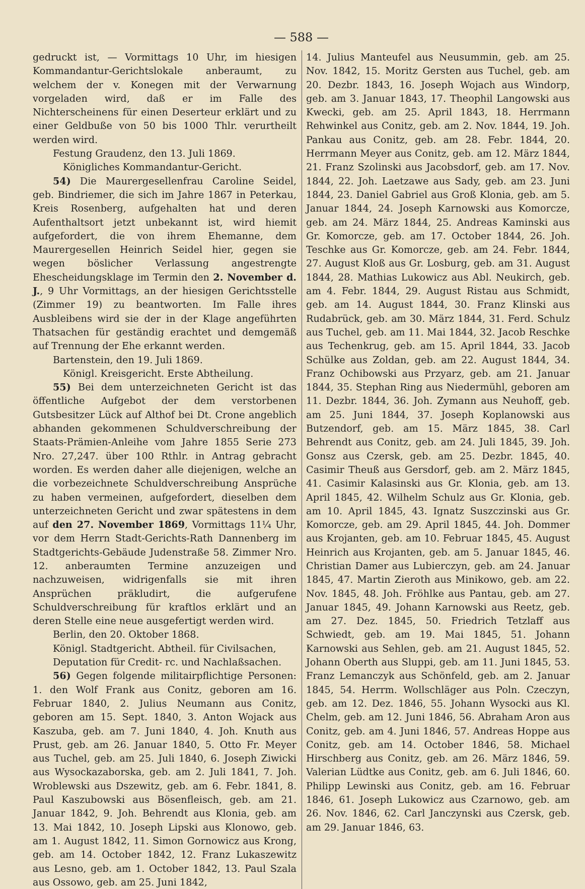— 588 —
gedruckt ist, — Vormittags 10 Uhr, im hiesigen Kommandantur-Gerichtslokale anberaumt, zu welchem der v. Konegen mit der Verwarnung vorgeladen wird, daß er im Falle des Nichterscheinens für einen Deserteur erklärt und zu einer Geldbuße von 50 bis 1000 Thlr. verurtheilt werden wird.
Festung Graudenz, den 13. Juli 1869.
Königliches Kommandantur-Gericht.
54) Die Maurergesellenfrau Caroline Seidel, geb. Bindriemer, die sich im Jahre 1867 in Peterkau, Kreis Rosenberg, aufgehalten hat und deren Aufenthaltsort jetzt unbekannt ist, wird hiemit aufgefordert, die von ihrem Ehemanne, dem Maurergesellen Heinrich Seidel hier, gegen sie wegen böslicher Verlassung angestrengte Ehescheidungsklage im Termin den 2. November d. J., 9 Uhr Vormittags, an der hiesigen Gerichtsstelle (Zimmer 19) zu beantworten. Im Falle ihres Ausbleibens wird sie der in der Klage angeführten Thatsachen für geständig erachtet und demgemäß auf Trennung der Ehe erkannt werden.
Bartenstein, den 19. Juli 1869.
Königl. Kreisgericht. Erste Abtheilung.
55) Bei dem unterzeichneten Gericht ist das öffentliche Aufgebot der dem verstorbenen Gutsbesitzer Lück auf Althof bei Dt. Crone angeblich abhanden gekommenen Schuldverschreibung der Staats-Prämien-Anleihe vom Jahre 1855 Serie 273 Nro. 27,247. über 100 Rthlr. in Antrag gebracht worden. Es werden daher alle diejenigen, welche an die vorbezeichnete Schuldverschreibung Ansprüche zu haben vermeinen, aufgefordert, dieselben dem unterzeichneten Gericht und zwar spätestens in dem auf den 27. November 1869, Vormittags 11¼ Uhr, vor dem Herrn Stadt-Gerichts-Rath Dannenberg im Stadtgerichts-Gebäude Judenstraße 58. Zimmer Nro. 12. anberaumten Termine anzuzeigen und nachzuweisen, widrigenfalls sie mit ihren Ansprüchen präkludirt, die aufgerufene Schuldverschreibung für kraftlos erklärt und an deren Stelle eine neue ausgefertigt werden wird.
Berlin, den 20. Oktober 1868.
Königl. Stadtgericht. Abtheil. für Civilsachen,
Deputation für Credit- rc. und Nachlaßsachen.
56) Gegen folgende militairpflichtige Personen: 1. den Wolf Frank aus Conitz, geboren am 16. Februar 1840, 2. Julius Neumann aus Conitz, geboren am 15. Sept. 1840, 3. Anton Wojack aus Kaszuba, geb. am 7. Juni 1840, 4. Joh. Knuth aus Prust, geb. am 26. Januar 1840, 5. Otto Fr. Meyer aus Tuchel, geb. am 25. Juli 1840, 6. Joseph Ziwicki aus Wysockazaborska, geb. am 2. Juli 1841, 7. Joh. Wroblewski aus Dszewitz, geb. am 6. Febr. 1841, 8. Paul Kaszubowski aus Bösenfleisch, geb. am 21. Januar 1842, 9. Joh. Behrendt aus Klonia, geb. am 13. Mai 1842, 10. Joseph Lipski aus Klonowo, geb. am 1. August 1842, 11. Simon Gornowicz aus Krong, geb. am 14. October 1842, 12. Franz Lukaszewitz aus Lesno, geb. am 1. October 1842, 13. Paul Szala aus Ossowo, geb. am 25. Juni 1842,
14. Julius Manteufel aus Neusummin, geb. am 25. Nov. 1842, 15. Moritz Gersten aus Tuchel, geb. am 20. Dezbr. 1843, 16. Joseph Wojach aus Windorp, geb. am 3. Januar 1843, 17. Theophil Langowski aus Kwecki, geb. am 25. April 1843, 18. Herrmann Rehwinkel aus Conitz, geb. am 2. Nov. 1844, 19. Joh. Pankau aus Conitz, geb. am 28. Febr. 1844, 20. Herrmann Meyer aus Conitz, geb. am 12. März 1844, 21. Franz Szolinski aus Jacobsdorf, geb. am 17. Nov. 1844, 22. Joh. Laetzawe aus Sady, geb. am 23. Juni 1844, 23. Daniel Gabriel aus Groß Klonia, geb. am 5. Januar 1844, 24. Joseph Karnowski aus Komorcze, geb. am 24. März 1844, 25. Andreas Kaminski aus Gr. Komorcze, geb. am 17. October 1844, 26. Joh. Teschke aus Gr. Komorcze, geb. am 24. Febr. 1844, 27. August Kloß aus Gr. Losburg, geb. am 31. August 1844, 28. Mathias Lukowicz aus Abl. Neukirch, geb. am 4. Febr. 1844, 29. August Ristau aus Schmidt, geb. am 14. August 1844, 30. Franz Klinski aus Rudabrück, geb. am 30. März 1844, 31. Ferd. Schulz aus Tuchel, geb. am 11. Mai 1844, 32. Jacob Reschke aus Techenkrug, geb. am 15. April 1844, 33. Jacob Schülke aus Zoldan, geb. am 22. August 1844, 34. Franz Ochibowski aus Przyarz, geb. am 21. Januar 1844, 35. Stephan Ring aus Niedermühl, geboren am 11. Dezbr. 1844, 36. Joh. Zymann aus Neuhoff, geb. am 25. Juni 1844, 37. Joseph Koplanowski aus Butzendorf, geb. am 15. März 1845, 38. Carl Behrendt aus Conitz, geb. am 24. Juli 1845, 39. Joh. Gonsz aus Czersk, geb. am 25. Dezbr. 1845, 40. Casimir Theuß aus Gersdorf, geb. am 2. März 1845, 41. Casimir Kalasinski aus Gr. Klonia, geb. am 13. April 1845, 42. Wilhelm Schulz aus Gr. Klonia, geb. am 10. April 1845, 43. Ignatz Suszczinski aus Gr. Komorcze, geb. am 29. April 1845, 44. Joh. Dommer aus Krojanten, geb. am 10. Februar 1845, 45. August Heinrich aus Krojanten, geb. am 5. Januar 1845, 46. Christian Damer aus Lubierczyn, geb. am 24. Januar 1845, 47. Martin Zieroth aus Minikowo, geb. am 22. Nov. 1845, 48. Joh. Fröhlke aus Pantau, geb. am 27. Januar 1845, 49. Johann Karnowski aus Reetz, geb. am 27. Dez. 1845, 50. Friedrich Tetzlaff aus Schwiedt, geb. am 19. Mai 1845, 51. Johann Karnowski aus Sehlen, geb. am 21. August 1845, 52. Johann Oberth aus Sluppi, geb. am 11. Juni 1845, 53. Franz Lemanczyk aus Schönfeld, geb. am 2. Januar 1845, 54. Herrm. Wollschläger aus Poln. Czeczyn, geb. am 12. Dez. 1846, 55. Johann Wysocki aus Kl. Chelm, geb. am 12. Juni 1846, 56. Abraham Aron aus Conitz, geb. am 4. Juni 1846, 57. Andreas Hoppe aus Conitz, geb. am 14. October 1846, 58. Michael Hirschberg aus Conitz, geb. am 26. März 1846, 59. Valerian Lüdtke aus Conitz, geb. am 6. Juli 1846, 60. Philipp Lewinski aus Conitz, geb. am 16. Februar 1846, 61. Joseph Lukowicz aus Czarnowo, geb. am 26. Nov. 1846, 62. Carl Janczynski aus Czersk, geb. am 29. Januar 1846, 63.